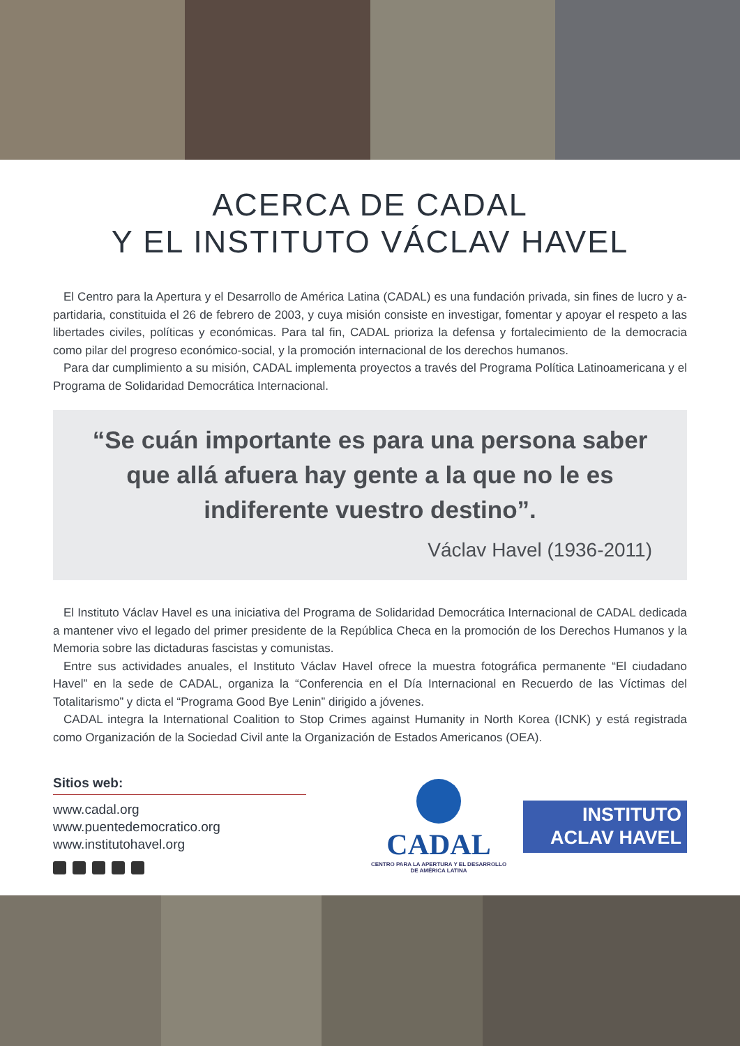ACERCA DE CADAL
Y EL INSTITUTO VÁCLAV HAVEL
El Centro para la Apertura y el Desarrollo de América Latina (CADAL) es una fundación privada, sin fines de lucro y a-partidaria, constituida el 26 de febrero de 2003, y cuya misión consiste en investigar, fomentar y apoyar el respeto a las libertades civiles, políticas y económicas. Para tal fin, CADAL prioriza la defensa y fortalecimiento de la democracia como pilar del progreso económico-social, y la promoción internacional de los derechos humanos.
Para dar cumplimiento a su misión, CADAL implementa proyectos a través del Programa Política Latinoamericana y el Programa de Solidaridad Democrática Internacional.
“Se cuán importante es para una persona saber que allá afuera hay gente a la que no le es indiferente vuestro destino”.
Václav Havel (1936-2011)
El Instituto Václav Havel es una iniciativa del Programa de Solidaridad Democrática Internacional de CADAL dedicada a mantener vivo el legado del primer presidente de la República Checa en la promoción de los Derechos Humanos y la Memoria sobre las dictaduras fascistas y comunistas.
Entre sus actividades anuales, el Instituto Václav Havel ofrece la muestra fotográfica permanente “El ciudadano Havel” en la sede de CADAL, organiza la “Conferencia en el Día Internacional en Recuerdo de las Víctimas del Totalitarismo” y dicta el “Programa Good Bye Lenin” dirigido a jóvenes.
CADAL integra la International Coalition to Stop Crimes against Humanity in North Korea (ICNK) y está registrada como Organización de la Sociedad Civil ante la Organización de Estados Americanos (OEA).
Sitios web:
www.cadal.org
www.puentedemocratico.org
www.institutohavel.org
CADAL
CENTRO PARA LA APERTURA Y EL DESARROLLO DE AMÉRICA LATINA
INSTITUTO
ACLAV HAVEL